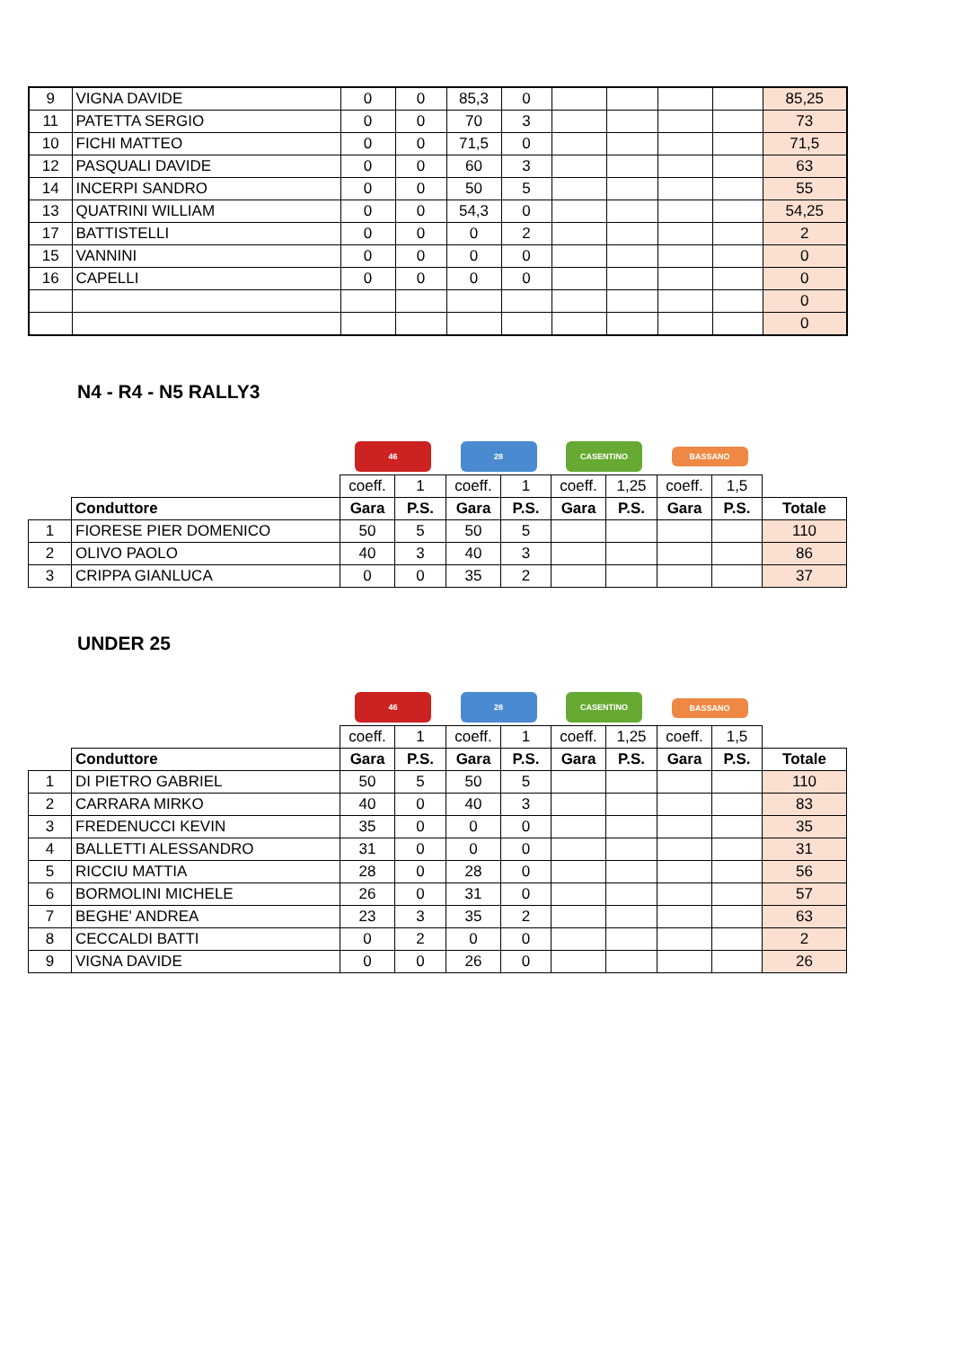| 9 | VIGNA DAVIDE | 0 | 0 | 85,3 | 0 | | | | | 85,25 |
| 11 | PATETTA SERGIO | 0 | 0 | 70 | 3 | | | | | 73 |
| 10 | FICHI MATTEO | 0 | 0 | 71,5 | 0 | | | | | 71,5 |
| 12 | PASQUALI DAVIDE | 0 | 0 | 60 | 3 | | | | | 63 |
| 14 | INCERPI SANDRO | 0 | 0 | 50 | 5 | | | | | 55 |
| 13 | QUATRINI WILLIAM | 0 | 0 | 54,3 | 0 | | | | | 54,25 |
| 17 | BATTISTELLI | 0 | 0 | 0 | 2 | | | | | 2 |
| 15 | VANNINI | 0 | 0 | 0 | 0 | | | | | 0 |
| 16 | CAPELLI | 0 | 0 | 0 | 0 | | | | | 0 |
| | | | | | | | | | | 0 |
| | | | | | | | | | | 0 |
N4 - R4 - N5 RALLY3
| | | 46 | | 28 | | CASENTINO | | BASSANO | | |
| | | coeff. | 1 | coeff. | 1 | coeff. | 1,25 | coeff. | 1,5 | |
| | Conduttore | Gara | P.S. | Gara | P.S. | Gara | P.S. | Gara | P.S. | Totale |
| 1 | FIORESE PIER DOMENICO | 50 | 5 | 50 | 5 | | | | | 110 |
| 2 | OLIVO PAOLO | 40 | 3 | 40 | 3 | | | | | 86 |
| 3 | CRIPPA GIANLUCA | 0 | 0 | 35 | 2 | | | | | 37 |
UNDER 25
| | | 46 | | 28 | | CASENTINO | | BASSANO | | |
| | | coeff. | 1 | coeff. | 1 | coeff. | 1,25 | coeff. | 1,5 | |
| | Conduttore | Gara | P.S. | Gara | P.S. | Gara | P.S. | Gara | P.S. | Totale |
| 1 | DI PIETRO GABRIEL | 50 | 5 | 50 | 5 | | | | | 110 |
| 2 | CARRARA MIRKO | 40 | 0 | 40 | 3 | | | | | 83 |
| 3 | FREDENUCCI KEVIN | 35 | 0 | 0 | 0 | | | | | 35 |
| 4 | BALLETTI ALESSANDRO | 31 | 0 | 0 | 0 | | | | | 31 |
| 5 | RICCIU MATTIA | 28 | 0 | 28 | 0 | | | | | 56 |
| 6 | BORMOLINI MICHELE | 26 | 0 | 31 | 0 | | | | | 57 |
| 7 | BEGHE' ANDREA | 23 | 3 | 35 | 2 | | | | | 63 |
| 8 | CECCALDI BATTI | 0 | 2 | 0 | 0 | | | | | 2 |
| 9 | VIGNA DAVIDE | 0 | 0 | 26 | 0 | | | | | 26 |